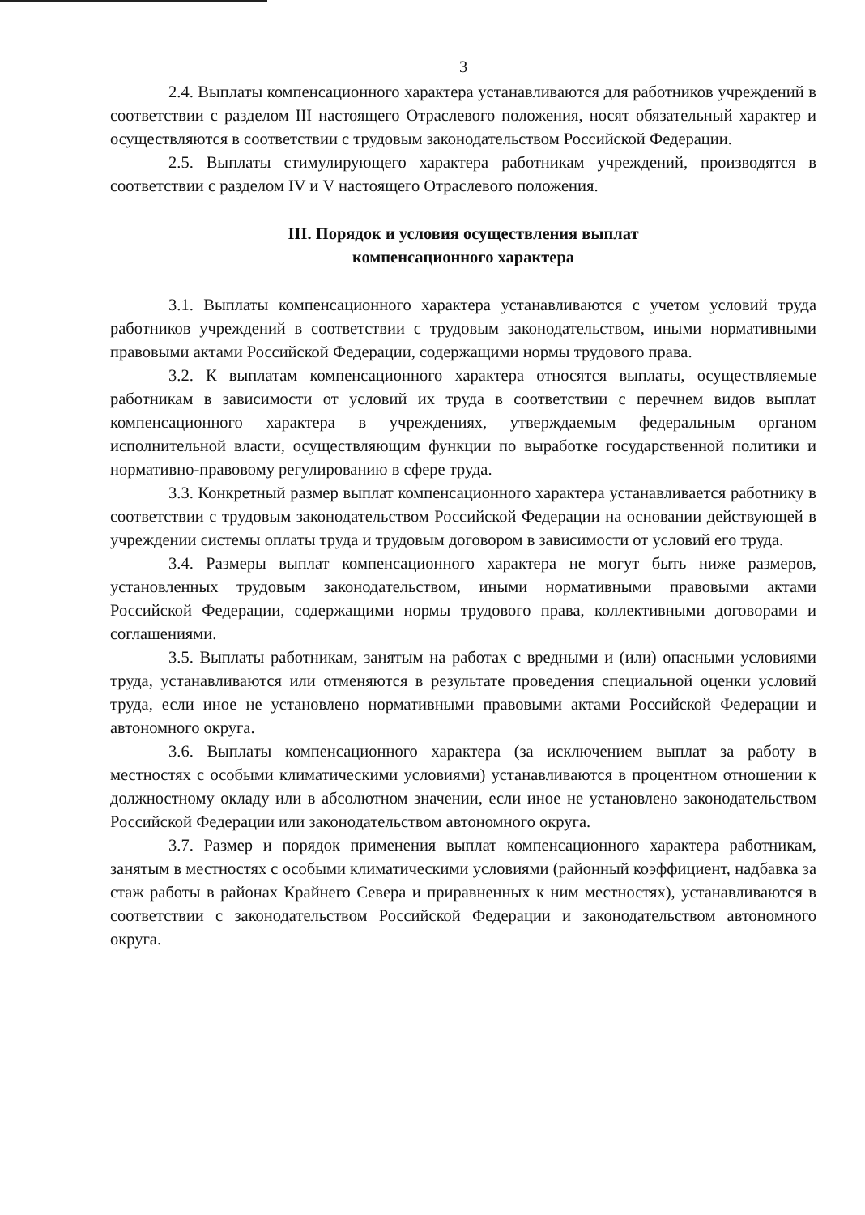3
2.4. Выплаты компенсационного характера устанавливаются для работников учреждений в соответствии с разделом III настоящего Отраслевого положения, носят обязательный характер и осуществляются в соответствии с трудовым законодательством Российской Федерации.
2.5. Выплаты стимулирующего характера работникам учреждений, производятся в соответствии с разделом IV и V настоящего Отраслевого положения.
III. Порядок и условия осуществления выплат
компенсационного характера
3.1. Выплаты компенсационного характера устанавливаются с учетом условий труда работников учреждений в соответствии с трудовым законодательством, иными нормативными правовыми актами Российской Федерации, содержащими нормы трудового права.
3.2. К выплатам компенсационного характера относятся выплаты, осуществляемые работникам в зависимости от условий их труда в соответствии с перечнем видов выплат компенсационного характера в учреждениях, утверждаемым федеральным органом исполнительной власти, осуществляющим функции по выработке государственной политики и нормативно-правовому регулированию в сфере труда.
3.3. Конкретный размер выплат компенсационного характера устанавливается работнику в соответствии с трудовым законодательством Российской Федерации на основании действующей в учреждении системы оплаты труда и трудовым договором в зависимости от условий его труда.
3.4. Размеры выплат компенсационного характера не могут быть ниже размеров, установленных трудовым законодательством, иными нормативными правовыми актами Российской Федерации, содержащими нормы трудового права, коллективными договорами и соглашениями.
3.5. Выплаты работникам, занятым на работах с вредными и (или) опасными условиями труда, устанавливаются или отменяются в результате проведения специальной оценки условий труда, если иное не установлено нормативными правовыми актами Российской Федерации и автономного округа.
3.6. Выплаты компенсационного характера (за исключением выплат за работу в местностях с особыми климатическими условиями) устанавливаются в процентном отношении к должностному окладу или в абсолютном значении, если иное не установлено законодательством Российской Федерации или законодательством автономного округа.
3.7. Размер и порядок применения выплат компенсационного характера работникам, занятым в местностях с особыми климатическими условиями (районный коэффициент, надбавка за стаж работы в районах Крайнего Севера и приравненных к ним местностях), устанавливаются в соответствии с законодательством Российской Федерации и законодательством автономного округа.